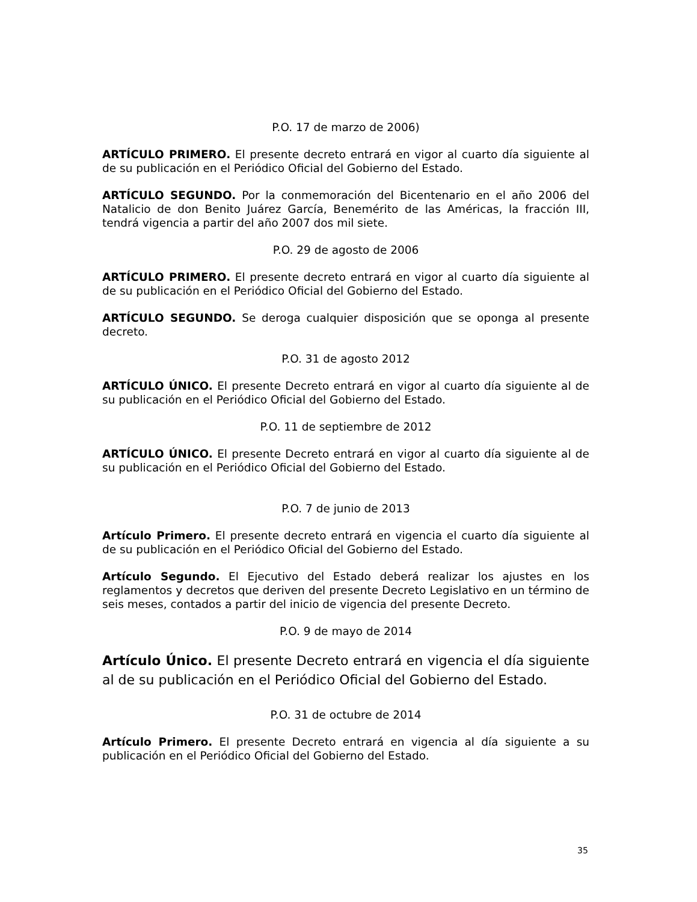P.O. 17 de marzo de 2006)
ARTÍCULO PRIMERO. El presente decreto entrará en vigor al cuarto día siguiente al de su publicación en el Periódico Oficial del Gobierno del Estado.
ARTÍCULO SEGUNDO. Por la conmemoración del Bicentenario en el año 2006 del Natalicio de don Benito Juárez García, Benemérito de las Américas, la fracción III, tendrá vigencia a partir del año 2007 dos mil siete.
P.O. 29 de agosto de 2006
ARTÍCULO PRIMERO. El presente decreto entrará en vigor al cuarto día siguiente al de su publicación en el Periódico Oficial del Gobierno del Estado.
ARTÍCULO SEGUNDO. Se deroga cualquier disposición que se oponga al presente decreto.
P.O. 31 de agosto 2012
ARTÍCULO ÚNICO. El presente Decreto entrará en vigor al cuarto día siguiente al de su publicación en el Periódico Oficial del Gobierno del Estado.
P.O. 11 de septiembre de 2012
ARTÍCULO ÚNICO. El presente Decreto entrará en vigor al cuarto día siguiente al de su publicación en el Periódico Oficial del Gobierno del Estado.
P.O. 7 de junio de 2013
Artículo Primero. El presente decreto entrará en vigencia el cuarto día siguiente al de su publicación en el Periódico Oficial del Gobierno del Estado.
Artículo Segundo. El Ejecutivo del Estado deberá realizar los ajustes en los reglamentos y decretos que deriven del presente Decreto Legislativo en un término de seis meses, contados a partir del inicio de vigencia del presente Decreto.
P.O. 9 de mayo de 2014
Artículo Único. El presente Decreto entrará en vigencia el día siguiente al de su publicación en el Periódico Oficial del Gobierno del Estado.
P.O. 31 de octubre de 2014
Artículo Primero. El presente Decreto entrará en vigencia al día siguiente a su publicación en el Periódico Oficial del Gobierno del Estado.
35